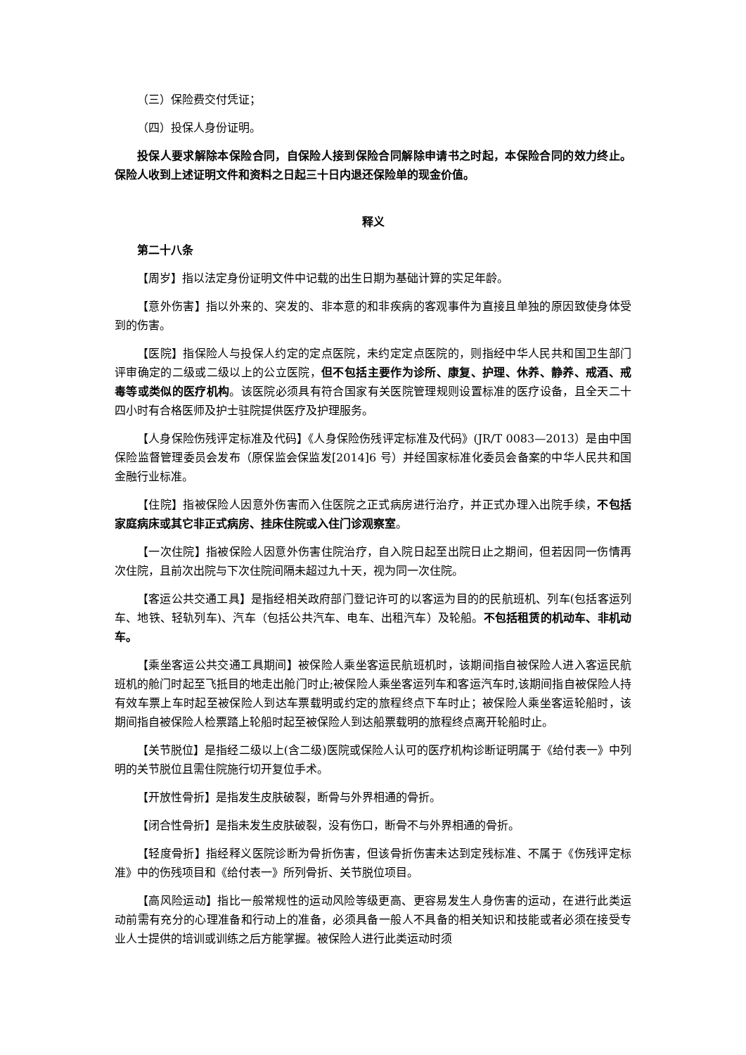（三）保险费交付凭证；
（四）投保人身份证明。
投保人要求解除本保险合同，自保险人接到保险合同解除申请书之时起，本保险合同的效力终止。保险人收到上述证明文件和资料之日起三十日内退还保险单的现金价值。
释义
第二十八条
【周岁】指以法定身份证明文件中记载的出生日期为基础计算的实足年龄。
【意外伤害】指以外来的、突发的、非本意的和非疾病的客观事件为直接且单独的原因致使身体受到的伤害。
【医院】指保险人与投保人约定的定点医院，未约定定点医院的，则指经中华人民共和国卫生部门评审确定的二级或二级以上的公立医院，但不包括主要作为诊所、康复、护理、休养、静养、戒酒、戒毒等或类似的医疗机构。该医院必须具有符合国家有关医院管理规则设置标准的医疗设备，且全天二十四小时有合格医师及护士驻院提供医疗及护理服务。
【人身保险伤残评定标准及代码】《人身保险伤残评定标准及代码》(JR/T 0083—2013）是由中国保险监督管理委员会发布（原保监会保监发[2014]6 号）并经国家标准化委员会备案的中华人民共和国金融行业标准。
【住院】指被保险人因意外伤害而入住医院之正式病房进行治疗，并正式办理入出院手续，不包括家庭病床或其它非正式病房、挂床住院或入住门诊观察室。
【一次住院】指被保险人因意外伤害住院治疗，自入院日起至出院日止之期间，但若因同一伤情再次住院，且前次出院与下次住院间隔未超过九十天，视为同一次住院。
【客运公共交通工具】是指经相关政府部门登记许可的以客运为目的的民航班机、列车(包括客运列车、地铁、轻轨列车)、汽车（包括公共汽车、电车、出租汽车）及轮船。不包括租赁的机动车、非机动车。
【乘坐客运公共交通工具期间】被保险人乘坐客运民航班机时，该期间指自被保险人进入客运民航班机的舱门时起至飞抵目的地走出舱门时止;被保险人乘坐客运列车和客运汽车时,该期间指自被保险人持有效车票上车时起至被保险人到达车票载明或约定的旅程终点下车时止；被保险人乘坐客运轮船时，该期间指自被保险人检票踏上轮船时起至被保险人到达船票载明的旅程终点离开轮船时止。
【关节脱位】是指经二级以上(含二级)医院或保险人认可的医疗机构诊断证明属于《给付表一》中列明的关节脱位且需住院施行切开复位手术。
【开放性骨折】是指发生皮肤破裂，断骨与外界相通的骨折。
【闭合性骨折】是指未发生皮肤破裂，没有伤口，断骨不与外界相通的骨折。
【轻度骨折】指经释义医院诊断为骨折伤害，但该骨折伤害未达到定残标准、不属于《伤残评定标准》中的伤残项目和《给付表一》所列骨折、关节脱位项目。
【高风险运动】指比一般常规性的运动风险等级更高、更容易发生人身伤害的运动，在进行此类运动前需有充分的心理准备和行动上的准备，必须具备一般人不具备的相关知识和技能或者必须在接受专业人士提供的培训或训练之后方能掌握。被保险人进行此类运动时须